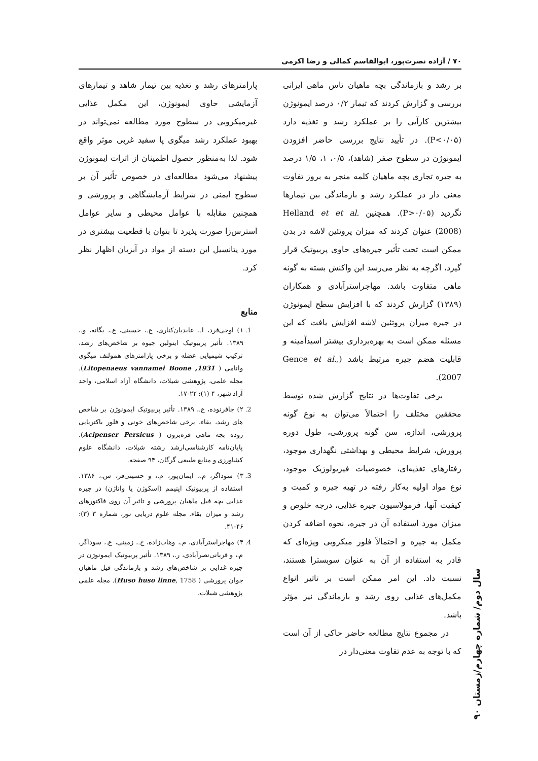۷۰ / آزاده نصرت‌پور، ابوالقاسم کمالی و رضا اکرمی
بر رشد و بازماندگی بچه ماهیان تاس ماهی ایرانی بررسی و گزارش کردند که تیمار ۰/۲ درصد ایمونوژن بیشترین کارآیی را بر عملکرد رشد و تغذیه دارد (P<۰/۰۵). در تأیید نتایج بررسی حاضر افزودن ایمونوژن در سطوح صفر (شاهد)، ۰/۵، ۱، ۱/۵ درصد به جیره تجاری بچه ماهیان کلمه منجر به بروز تفاوت معنی دار در عملکرد رشد و بازماندگی بین تیمارها نگردید (P>۰/۰۵). همچنین Helland et et al. (2008) عنوان کردند که میزان پروتئین لاشه در بدن ممکن است تحت تأثیر جیره‌های حاوی پربیوتیک قرار گیرد، اگرچه به نظر می‌رسد این واکنش بسته به گونه ماهی متفاوت باشد. مهاجراسترآبادی و همکاران (۱۳۸۹) گزارش کردند که با افزایش سطح ایمونوژن در جیره میزان پروتئین لاشه افزایش یافت که این مسئله ممکن است به بهره‌برداری بیشتر اسیدآمینه و قابلیت هضم جیره مرتبط باشد (Gence et al., 2007).
برخی تفاوت‌ها در نتایج گزارش شده توسط محققین مختلف را احتمالاً می‌توان به نوع گونه پرورشی، اندازه، سن گونه پرورشی، طول دوره پرورش، شرایط محیطی و بهداشتی نگهداری موجود، رفتارهای تغذیه‌ای، خصوصیات فیزیولوژیک موجود، نوع مواد اولیه به‌کار رفته در تهیه جیره و کمیت و کیفیت آنها، فرمولاسیون جیره غذایی، درجه خلوص و میزان مورد استفاده آن در جیره، نحوه اضافه کردن مکمل به جیره و احتمالاً فلور میکروبی ویژه‌ای که قادر به استفاده از آن به عنوان سوبسترا هستند، نسبت داد. این امر ممکن است بر تاثیر انواع مکمل‌های غذایی روی رشد و بازماندگی نیز مؤثر باشد.
در مجموع نتایج مطالعه حاضر حاکی از آن است که با توجه به عدم تفاوت معنی‌دار در
پارامترهای رشد و تغذیه بین تیمار شاهد و تیمارهای آزمایشی حاوی ایمونوژن، این مکمل غذایی غیرمیکروبی در سطوح مورد مطالعه نمی‌تواند در بهبود عملکرد رشد میگوی پا سفید غربی موثر واقع شود. لذا به‌منظور حصول اطمینان از اثرات ایمونوژن پیشنهاد می‌شود مطالعه‌ای در خصوص تأثیر آن بر سطوح ایمنی در شرایط آزمایشگاهی و پرورشی و همچنین مقابله با عوامل محیطی و سایر عوامل استرس‌زا صورت پذیرد تا بتوان با قطعیت بیشتری در مورد پتانسیل این دسته از مواد در آبزیان اظهار نظر کرد.
منابع
1. ۱) اوجی‌فرد، ا.، عابدیان‌کناری، ع.، حسینی، ع.، یگانه، و.، ۱۳۸۹. تأثیر پربیوتیک اینولین جیوه بر شاخص‌های رشد، ترکیب شیمیایی عضله و برخی پارامترهای همولنف میگوی وانامی ( Litopenaeus vannamei Boone ,1931). مجله علمی، پژوهشی شیلات، دانشگاه آزاد اسلامی، واحد آزاد شهر، ۴ (۱): ۲۲-۱۷.
2. ۲) جافرنوده، ع.، ۱۳۸۹. تأثیر پربیوتیک ایمونوژن بر شاخص های رشد، بقاء، برخی شاخص‌های خونی و فلور باکتریایی روده بچه ماهی قره‌برون ( Acipenser Persicus). پایان‌نامه کارشناسی‌ارشد رشته شیلات، دانشگاه علوم کشاورزی و منابع طبیعی گرگان، ۹۴ صفحه.
3. ۳) سوداگر، م.، ایمان‌پور، م.، و حسینی‌فر، س.، ۱۳۸۶. استفاده از پربیوتیک اپتیمم (اسکوژن یا واناژن) در جیره غذایی بچه فیل ماهیان پرورشی و تاثیر آن روی فاکتورهای رشد و میزان بقاء. مجله علوم دریایی نور، شماره ۳ (۳): ۴۶-۴۱.
4. ۴) مهاجراسترآبادی، م.، وهاب‌زاده، ح.، زمینی، ع.، سوداگر، م.، و قربانی‌نصرآبادی، ر.، ۱۳۸۹. تأثیر پربیوتیک ایمونوژن در جیره غذایی بر شاخص‌های رشد و بازماندگی فیل ماهیان جوان پرورشی ( Huso huso linne, 1758). مجله علمی پژوهشی شیلات،
سال دوم/ شماره چهارم/زمستان ۹۰